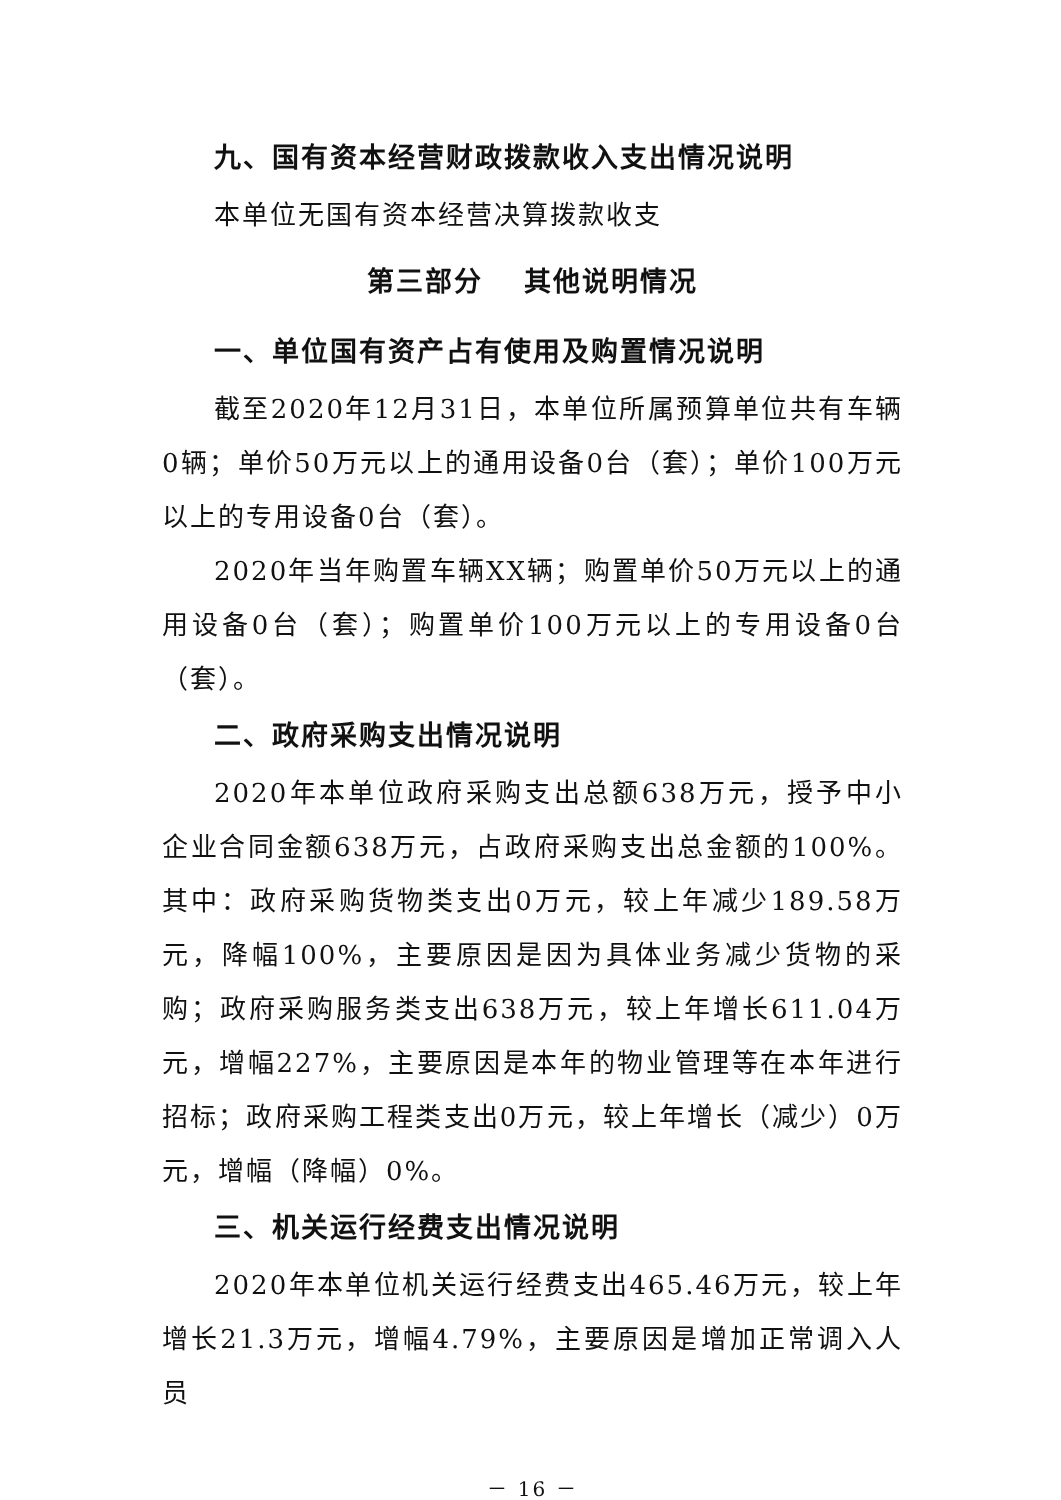九、国有资本经营财政拨款收入支出情况说明
本单位无国有资本经营决算拨款收支
第三部分　 其他说明情况
一、单位国有资产占有使用及购置情况说明
截至2020年12月31日，本单位所属预算单位共有车辆0辆；单价50万元以上的通用设备0台（套）；单价100万元以上的专用设备0台（套）。
2020年当年购置车辆XX辆；购置单价50万元以上的通用设备0台（套）；购置单价100万元以上的专用设备0台（套）。
二、政府采购支出情况说明
2020年本单位政府采购支出总额638万元，授予中小企业合同金额638万元，占政府采购支出总金额的100%。其中：政府采购货物类支出0万元，较上年减少189.58万元，降幅100%，主要原因是因为具体业务减少货物的采购；政府采购服务类支出638万元，较上年增长611.04万元，增幅227%，主要原因是本年的物业管理等在本年进行招标；政府采购工程类支出0万元，较上年增长（减少）0万元，增幅（降幅）0%。
三、机关运行经费支出情况说明
2020年本单位机关运行经费支出465.46万元，较上年增长21.3万元，增幅4.79%，主要原因是增加正常调入人员
－ 16 －